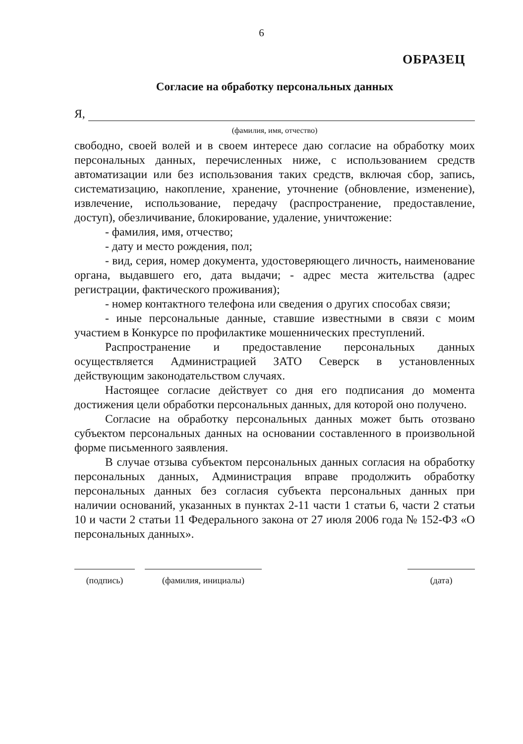6
ОБРАЗЕЦ
Согласие на обработку персональных данных
Я,
(фамилия, имя, отчество)
свободно, своей волей и в своем интересе даю согласие на обработку моих персональных данных, перечисленных ниже, с использованием средств автоматизации или без использования таких средств, включая сбор, запись, систематизацию, накопление, хранение, уточнение (обновление, изменение), извлечение, использование, передачу (распространение, предоставление, доступ), обезличивание, блокирование, удаление, уничтожение:
- фамилия, имя, отчество;
- дату и место рождения, пол;
- вид, серия, номер документа, удостоверяющего личность, наименование органа, выдавшего его, дата выдачи; - адрес места жительства (адрес регистрации, фактического проживания);
- номер контактного телефона или сведения о других способах связи;
- иные персональные данные, ставшие известными в связи с моим участием в Конкурсе по профилактике мошеннических преступлений.
Распространение и предоставление персональных данных осуществляется Администрацией ЗАТО Северск в установленных действующим законодательством случаях.
Настоящее согласие действует со дня его подписания до момента достижения цели обработки персональных данных, для которой оно получено.
Согласие на обработку персональных данных может быть отозвано субъектом персональных данных на основании составленного в произвольной форме письменного заявления.
В случае отзыва субъектом персональных данных согласия на обработку персональных данных, Администрация вправе продолжить обработку персональных данных без согласия субъекта персональных данных при наличии оснований, указанных в пунктах 2-11 части 1 статьи 6, части 2 статьи 10 и части 2 статьи 11 Федерального закона от 27 июля 2006 года № 152-ФЗ «О персональных данных».
(подпись) (фамилия, инициалы) (дата)